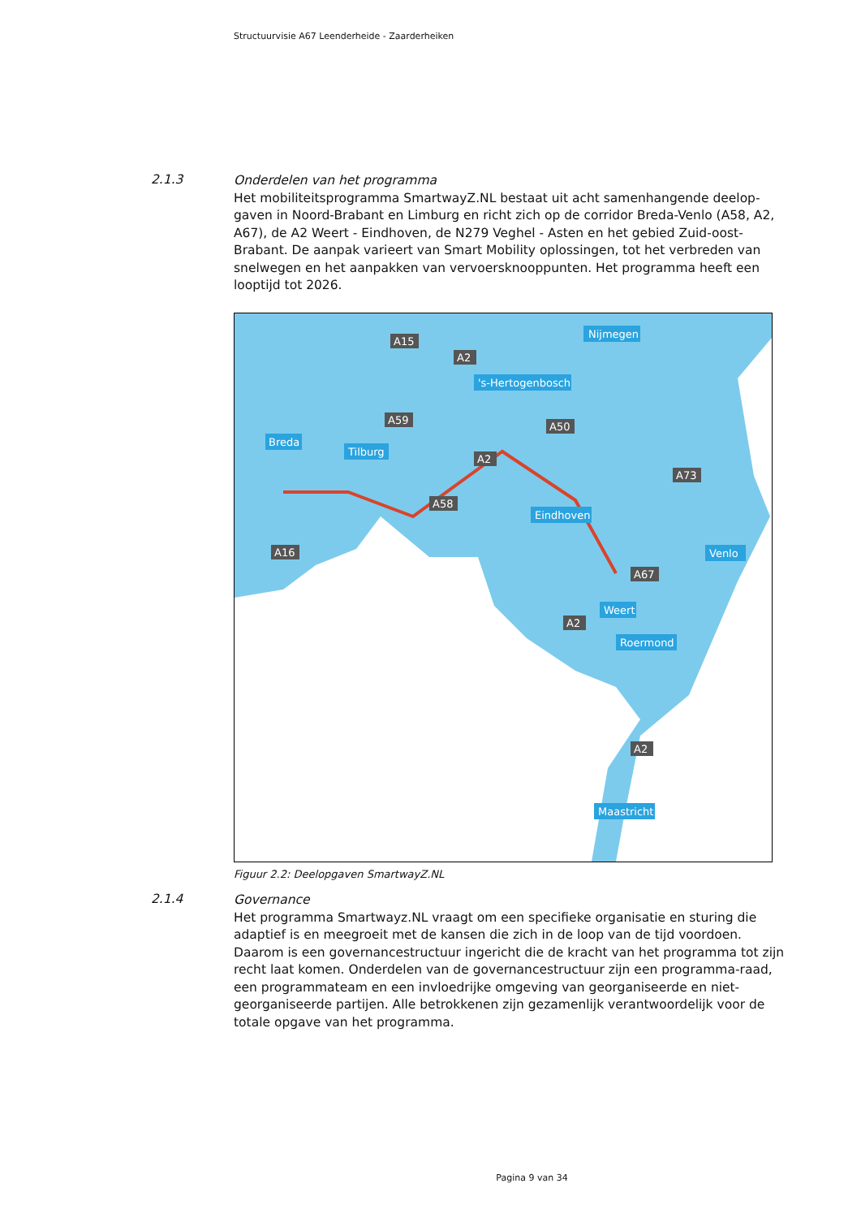Structuurvisie A67 Leenderheide - Zaarderheiken
2.1.3
Onderdelen van het programma
Het mobiliteitsprogramma SmartwayZ.NL bestaat uit acht samenhangende deelop-gaven in Noord-Brabant en Limburg en richt zich op de corridor Breda-Venlo (A58, A2, A67), de A2 Weert - Eindhoven, de N279 Veghel - Asten en het gebied Zuid-oost-Brabant. De aanpak varieert van Smart Mobility oplossingen, tot het verbreden van snelwegen en het aanpakken van vervoersknooppunten. Het programma heeft een looptijd tot 2026.
Nijmegen
's-Hertogenbosch
Breda
Tilburg
Eindhoven
Venlo
Weert
Roermond
Maastricht
A15
A2
A59
A50
A2
A73
A58
A16
A67
A2
A2
Figuur 2.2: Deelopgaven SmartwayZ.NL
2.1.4
Governance
Het programma Smartwayz.NL vraagt om een specifieke organisatie en sturing die adaptief is en meegroeit met de kansen die zich in de loop van de tijd voordoen. Daarom is een governancestructuur ingericht die de kracht van het programma tot zijn recht laat komen. Onderdelen van de governancestructuur zijn een programma-raad, een programmateam en een invloedrijke omgeving van georganiseerde en niet-georganiseerde partijen. Alle betrokkenen zijn gezamenlijk verantwoordelijk voor de totale opgave van het programma.
Pagina 9 van 34